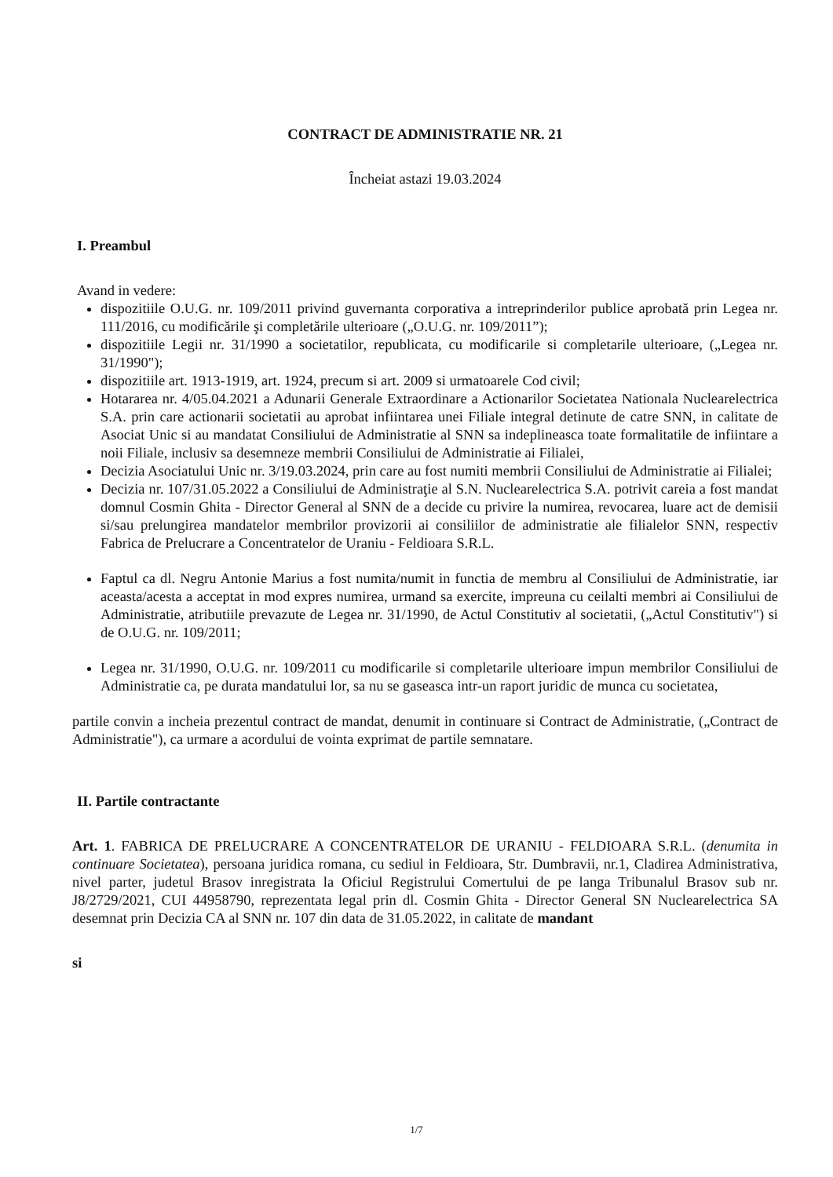CONTRACT DE ADMINISTRATIE NR. 21
Încheiat astazi 19.03.2024
I. Preambul
Avand in vedere:
dispozitiile O.U.G. nr. 109/2011 privind guvernanta corporativa a intreprinderilor publice aprobată prin Legea nr. 111/2016, cu modificările şi completările ulterioare („O.U.G. nr. 109/2011”);
dispozitiile Legii nr. 31/1990 a societatilor, republicata, cu modificarile si completarile ulterioare, („Legea nr. 31/1990");
dispozitiile art. 1913-1919, art. 1924, precum si art. 2009 si urmatoarele Cod civil;
Hotararea nr. 4/05.04.2021 a Adunarii Generale Extraordinare a Actionarilor Societatea Nationala Nuclearelectrica S.A. prin care actionarii societatii au aprobat infiintarea unei Filiale integral detinute de catre SNN, in calitate de Asociat Unic si au mandatat Consiliului de Administratie al SNN sa indeplineasca toate formalitatile de infiintare a noii Filiale, inclusiv sa desemneze membrii Consiliului de Administratie ai Filialei,
Decizia Asociatului Unic nr. 3/19.03.2024, prin care au fost numiti membrii Consiliului de Administratie ai Filialei;
Decizia nr. 107/31.05.2022 a Consiliului de Administraţie al S.N. Nuclearelectrica S.A. potrivit careia a fost mandat domnul Cosmin Ghita - Director General al SNN de a decide cu privire la numirea, revocarea, luare act de demisii si/sau prelungirea mandatelor membrilor provizorii ai consiliilor de administratie ale filialelor SNN, respectiv Fabrica de Prelucrare a Concentratelor de Uraniu - Feldioara S.R.L.
Faptul ca dl. Negru Antonie Marius a fost numita/numit in functia de membru al Consiliului de Administratie, iar aceasta/acesta a acceptat in mod expres numirea, urmand sa exercite, impreuna cu ceilalti membri ai Consiliului de Administratie, atributiile prevazute de Legea nr. 31/1990, de Actul Constitutiv al societatii, („Actul Constitutiv") si de O.U.G. nr. 109/2011;
Legea nr. 31/1990, O.U.G. nr. 109/2011 cu modificarile si completarile ulterioare impun membrilor Consiliului de Administratie ca, pe durata mandatului lor, sa nu se gaseasca intr-un raport juridic de munca cu societatea,
partile convin a incheia prezentul contract de mandat, denumit in continuare si Contract de Administratie, („Contract de Administratie"), ca urmare a acordului de vointa exprimat de partile semnatare.
II. Partile contractante
Art. 1. FABRICA DE PRELUCRARE A CONCENTRATELOR DE URANIU - FELDIOARA S.R.L. (denumita in continuare Societatea), persoana juridica romana, cu sediul in Feldioara, Str. Dumbravii, nr.1, Cladirea Administrativa, nivel parter, judetul Brasov inregistrata la Oficiul Registrului Comertului de pe langa Tribunalul Brasov sub nr. J8/2729/2021, CUI 44958790, reprezentata legal prin dl. Cosmin Ghita - Director General SN Nuclearelectrica SA desemnat prin Decizia CA al SNN nr. 107 din data de 31.05.2022, in calitate de mandant
si
1/7